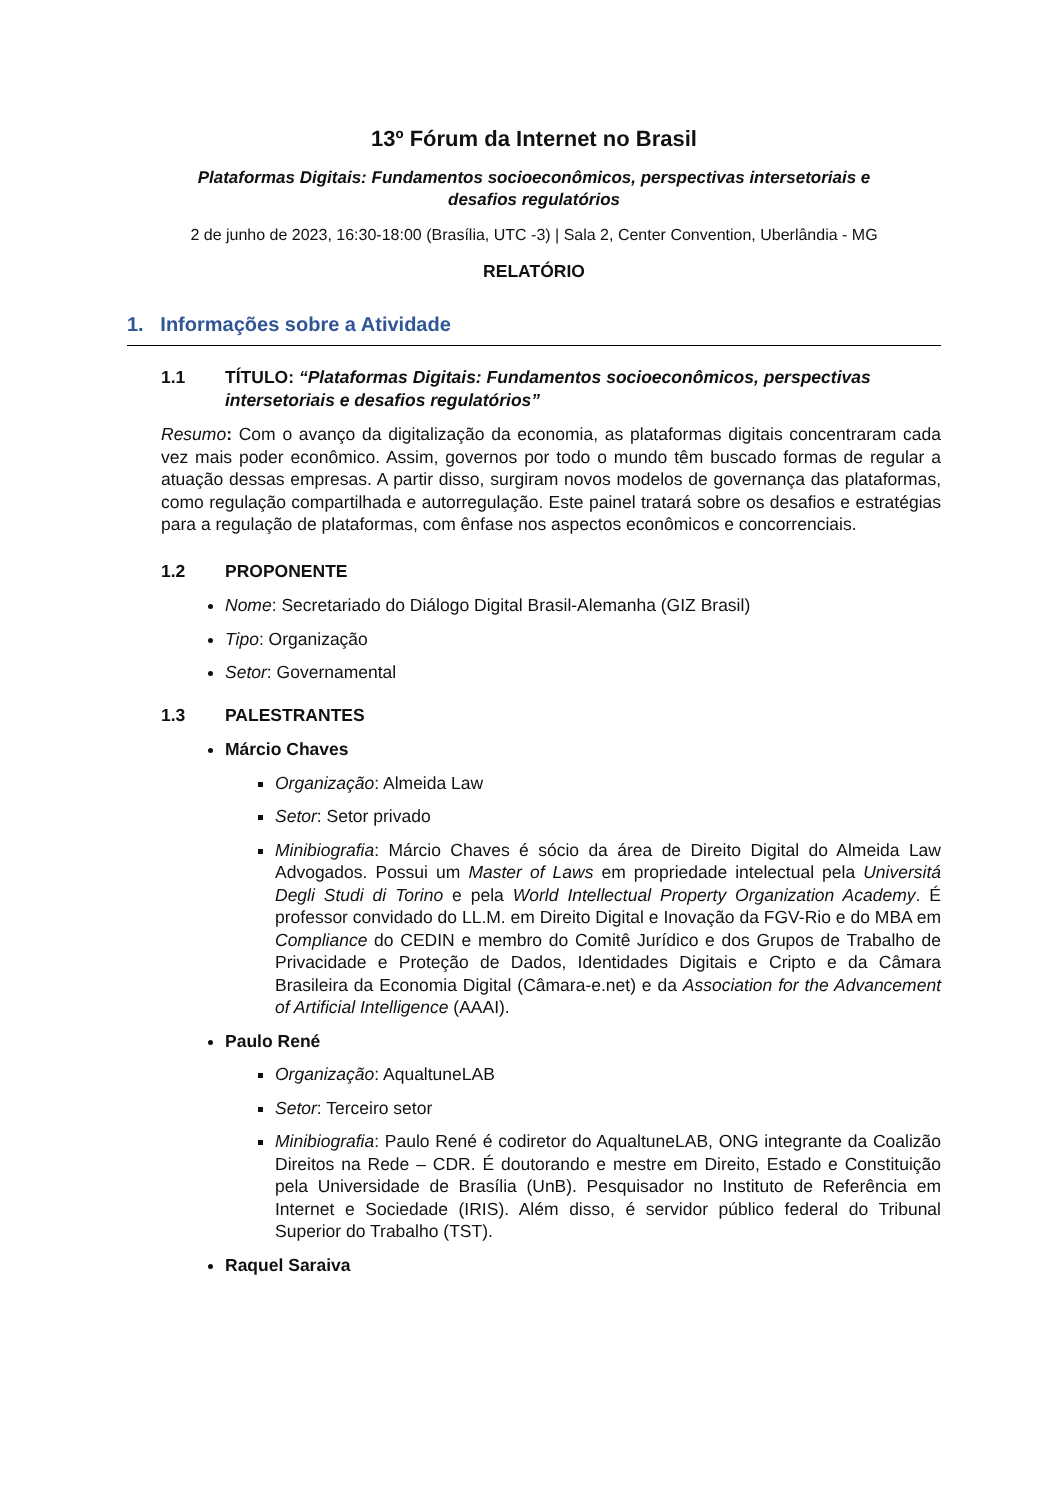13º Fórum da Internet no Brasil
Plataformas Digitais: Fundamentos socioeconômicos, perspectivas intersetoriais e
desafios regulatórios
2 de junho de 2023, 16:30-18:00 (Brasília, UTC -3) | Sala 2, Center Convention, Uberlândia - MG
RELATÓRIO
1. Informações sobre a Atividade
1.1 TÍTULO: “Plataformas Digitais: Fundamentos socioeconômicos, perspectivas intersetoriais e desafios regulatórios”
Resumo: Com o avanço da digitalização da economia, as plataformas digitais concentraram cada vez mais poder econômico. Assim, governos por todo o mundo têm buscado formas de regular a atuação dessas empresas. A partir disso, surgiram novos modelos de governança das plataformas, como regulação compartilhada e autorregulação. Este painel tratará sobre os desafios e estratégias para a regulação de plataformas, com ênfase nos aspectos econômicos e concorrenciais.
1.2 PROPONENTE
Nome: Secretariado do Diálogo Digital Brasil-Alemanha (GIZ Brasil)
Tipo: Organização
Setor: Governamental
1.3 PALESTRANTES
Márcio Chaves
Organização: Almeida Law
Setor: Setor privado
Minibiografia: Márcio Chaves é sócio da área de Direito Digital do Almeida Law Advogados. Possui um Master of Laws em propriedade intelectual pela Universitá Degli Studi di Torino e pela World Intellectual Property Organization Academy. É professor convidado do LL.M. em Direito Digital e Inovação da FGV-Rio e do MBA em Compliance do CEDIN e membro do Comitê Jurídico e dos Grupos de Trabalho de Privacidade e Proteção de Dados, Identidades Digitais e Cripto e da Câmara Brasileira da Economia Digital (Câmara-e.net) e da Association for the Advancement of Artificial Intelligence (AAAI).
Paulo René
Organização: AqualtuneLAB
Setor: Terceiro setor
Minibiografia: Paulo René é codiretor do AqualtuneLAB, ONG integrante da Coalizão Direitos na Rede – CDR. É doutorando e mestre em Direito, Estado e Constituição pela Universidade de Brasília (UnB). Pesquisador no Instituto de Referência em Internet e Sociedade (IRIS). Além disso, é servidor público federal do Tribunal Superior do Trabalho (TST).
Raquel Saraiva